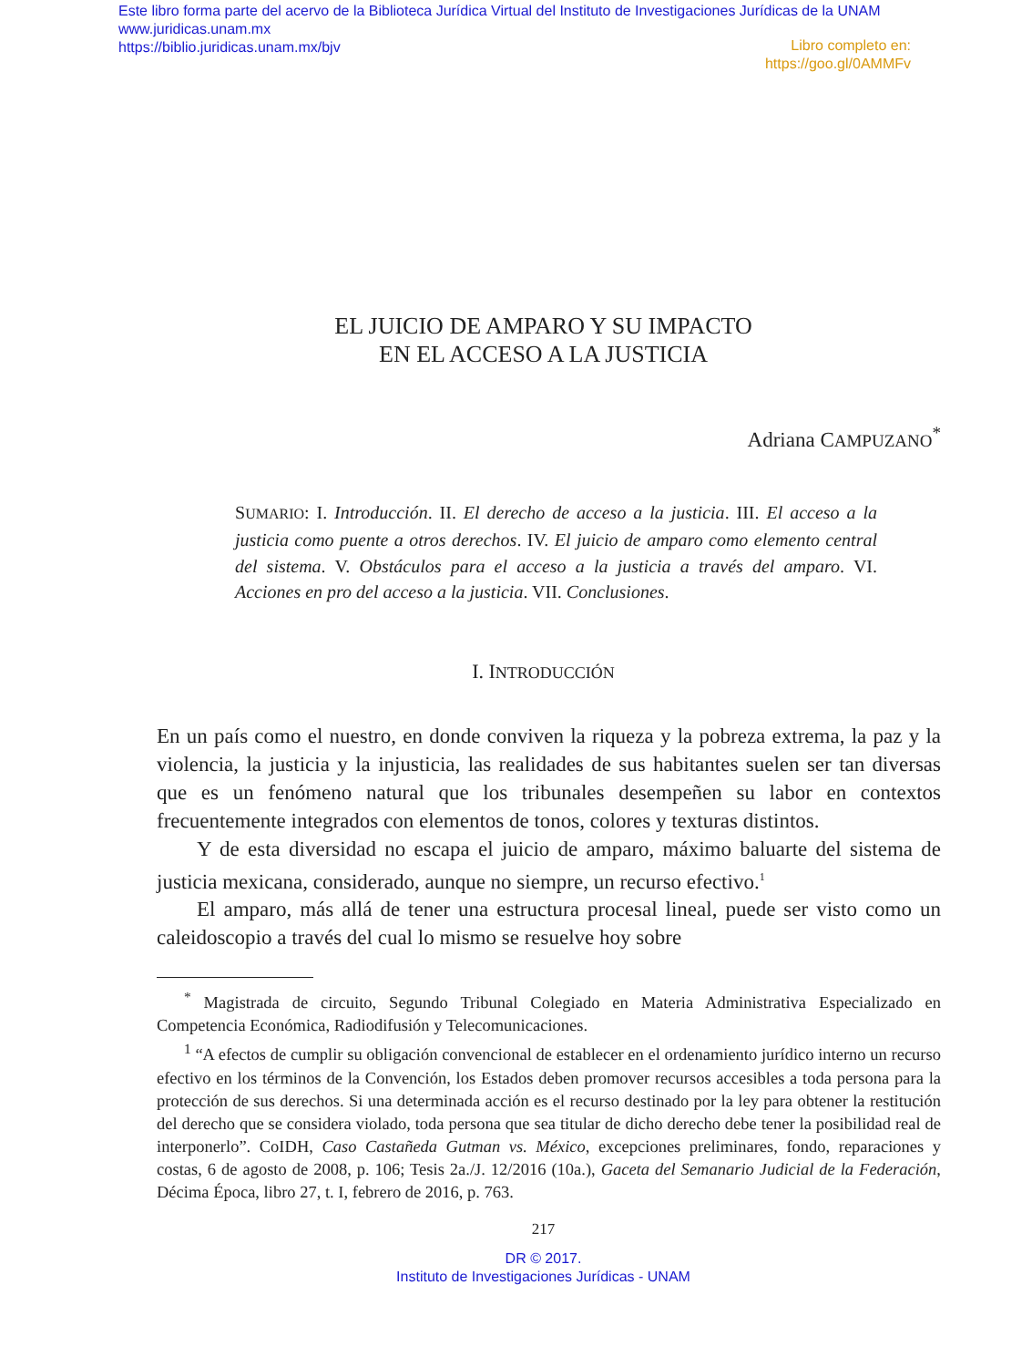Este libro forma parte del acervo de la Biblioteca Jurídica Virtual del Instituto de Investigaciones Jurídicas de la UNAM
www.juridicas.unam.mx
https://biblio.juridicas.unam.mx/bjv
Libro completo en:
https://goo.gl/0AMMFv
EL JUICIO DE AMPARO Y SU IMPACTO
EN EL ACCESO A LA JUSTICIA
Adriana CAMPUZANO<sup>*</sup>
SUMARIO: I. Introducción. II. El derecho de acceso a la justicia. III. El acceso a la justicia como puente a otros derechos. IV. El juicio de amparo como elemento central del sistema. V. Obstáculos para el acceso a la justicia a través del amparo. VI. Acciones en pro del acceso a la justicia. VII. Conclusiones.
I. INTRODUCCIÓN
En un país como el nuestro, en donde conviven la riqueza y la pobreza extrema, la paz y la violencia, la justicia y la injusticia, las realidades de sus habitantes suelen ser tan diversas que es un fenómeno natural que los tribunales desempeñen su labor en contextos frecuentemente integrados con elementos de tonos, colores y texturas distintos.
Y de esta diversidad no escapa el juicio de amparo, máximo baluarte del sistema de justicia mexicana, considerado, aunque no siempre, un recurso efectivo.<sup>1</sup>
El amparo, más allá de tener una estructura procesal lineal, puede ser visto como un caleidoscopio a través del cual lo mismo se resuelve hoy sobre
<sup>*</sup> Magistrada de circuito, Segundo Tribunal Colegiado en Materia Administrativa Especializado en Competencia Económica, Radiodifusión y Telecomunicaciones.
<sup>1</sup> “A efectos de cumplir su obligación convencional de establecer en el ordenamiento jurídico interno un recurso efectivo en los términos de la Convención, los Estados deben promover recursos accesibles a toda persona para la protección de sus derechos. Si una determinada acción es el recurso destinado por la ley para obtener la restitución del derecho que se considera violado, toda persona que sea titular de dicho derecho debe tener la posibilidad real de interponerlo”. CoIDH, Caso Castañeda Gutman vs. México, excepciones preliminares, fondo, reparaciones y costas, 6 de agosto de 2008, p. 106; Tesis 2a./J. 12/2016 (10a.), Gaceta del Semanario Judicial de la Federación, Décima Época, libro 27, t. I, febrero de 2016, p. 763.
217
DR © 2017.
Instituto de Investigaciones Jurídicas - UNAM